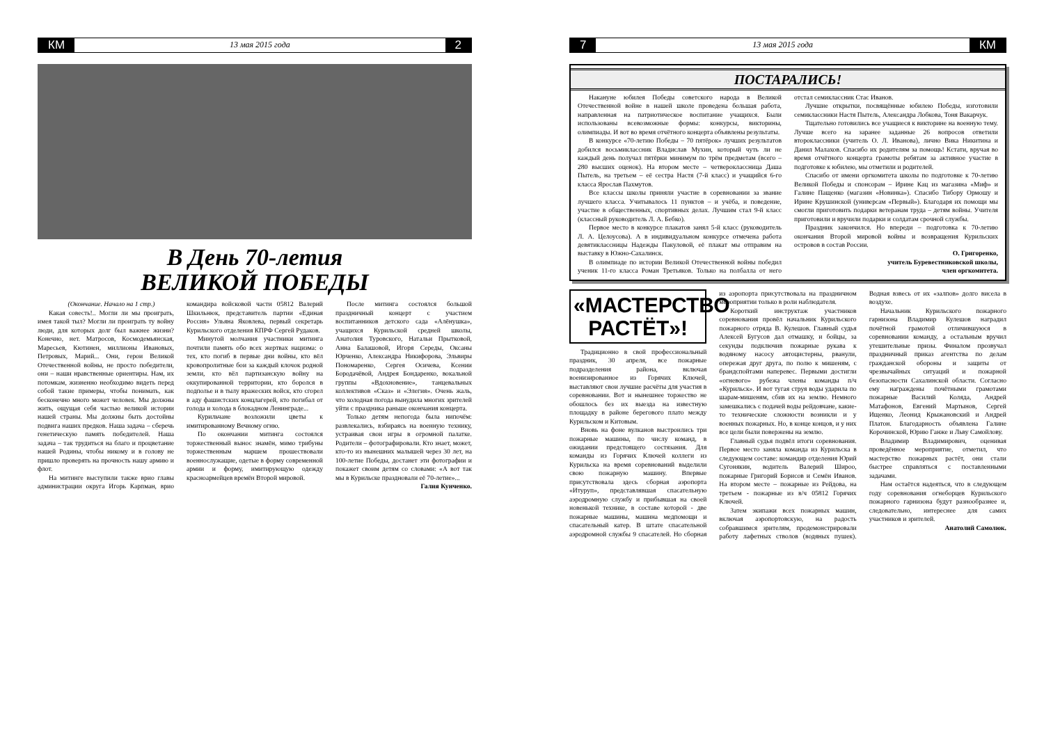КМ 13 мая 2015 года 2
В День 70-летия
ВЕЛИКОЙ ПОБЕДЫ
(Окончание. Начало на 1 стр.)
Какая совесть!.. Могли ли мы проиграть, имея такой тыл? Могли ли проиграть ту войну люди, для которых долг был важнее жизни? Конечно, нет. Матросов, Космодемьянская, Маресьев, Кютинен, миллионы Ивановых, Петровых, Марий... Они, герои Великой Отечественной войны, не просто победители, они – наши нравственные ориентиры. Нам, их потомкам, жизненно необходимо видеть перед собой такие примеры, чтобы понимать, как бесконечно много может человек. Мы должны жить, ощущая себя частью великой истории нашей страны. Мы должны быть достойны подвига наших предков. Наша задача – сберечь генетическую память победителей. Наша задача – так трудиться на благо и процветание нашей Родины, чтобы никому и в голову не пришло проверять на прочность нашу армию и флот.
На митинге выступили также врио главы администрации округа Игорь Карпман, врио командира войсковой части 05812 Валерий Шкильнюк, представитель партии «Единая Россия» Ульяна Яковлева, первый секретарь Курильского отделения КПРФ Сергей Рудаков.
Минутой молчания участники митинга почтили память обо всех жертвах нацизма: о тех, кто погиб в первые дни войны, кто вёл кровопролитные бои за каждый клочок родной земли, кто вёл партизанскую войну на оккупированной территории, кто боролся в подполье и в тылу вражеских войск, кто сгорел в аду фашистских концлагерей, кто погибал от голода и холода в блокадном Ленинграде...
Курильчане возложили цветы к имитированному Вечному огню.
По окончании митинга состоялся торжественный вынос знамён, мимо трибуны торжественным маршем прошествовали военнослужащие, одетые в форму современной армии и форму, имитирующую одежду красноармейцев времён Второй мировой.
После митинга состоялся большой праздничный концерт с участием воспитанников детского сада «Алёнушка», учащихся Курильской средней школы, Анатолия Туровского, Натальи Прытковой, Анна Балашовой, Игоря Середы, Оксаны Юрченко, Александра Никифорова, Эльвиры Пономаренко, Сергея Осичева, Ксении Бородачёвой, Андрея Бондаренко, вокальной группы «Вдохновение», танцевальных коллективов «Сказ» и «Элегия». Очень жаль, что холодная погода вынудила многих зрителей уйти с праздника раньше окончания концерта.
Только детям непогода была нипочём: развлекались, взбираясь на военную технику, устраивая свои игры в огромной палатке. Родители – фотографировали. Кто знает, может, кто-то из нынешних малышей через 30 лет, на 100-летие Победы, достанет эти фотографии и покажет своим детям со словами: «А вот так мы в Курильске праздновали её 70-летие»...
Галия Кунченко.
7 13 мая 2015 года КМ
ПОСТАРАЛИСЬ!
Накануне юбилея Победы советского народа в Великой Отечественной войне в нашей школе проведена большая работа, направленная на патриотическое воспитание учащихся. Были использованы всевозможные формы: конкурсы, викторины, олимпиады. И вот во время отчётного концерта объявлены результаты.
В конкурсе «70-летию Победы – 70 пятёрок» лучших результатов добился восьмиклассник Владислав Мухин, который чуть ли не каждый день получал пятёрки минимум по трём предметам (всего – 280 высших оценок). На втором месте – четвероклассница Даша Пытель, на третьем – её сестра Настя (7-й класс) и учащийся 6-го класса Ярослав Пахмутов.
Все классы школы приняли участие в соревновании за звание лучшего класса. Учитывалось 11 пунктов – и учёба, и поведение, участие в общественных, спортивных делах. Лучшим стал 9-й класс (классный руководитель Л. А. Бебко).
Первое место в конкурсе плакатов занял 5-й класс (руководитель Л. А. Целоусова). А в индивидуальном конкурсе отмечена работа девятиклассницы Надежды Пакуловой, её плакат мы отправим на выставку в Южно-Сахалинск.
В олимпиаде по истории Великой Отечественной войны победил ученик 11-го класса Роман Третьяков. Только на полбалла от него отстал семиклассник Стас Иванов.
Лучшие открытки, посвящённые юбилею Победы, изготовили семиклассники Настя Пытель, Александра Лобкова, Тоня Вакарчук.
Тщательно готовились все учащиеся к викторине на военную тему. Лучше всего на заранее заданные 26 вопросов ответили второклассники (учитель О. Л. Иванова), лично Вика Никитина и Данил Малахов. Спасибо их родителям за помощь! Кстати, вручая во время отчётного концерта грамоты ребятам за активное участие в подготовке к юбилею, мы отметили и родителей.
Спасибо от имени оргкомитета школы по подготовке к 70-летию Великой Победы и спонсорам – Ирине Кац из магазина «Миф» и Галине Пащенко (магазин «Новинка»). Спасибо Тибору Ормошу и Ирине Крушинской (универсам «Первый»). Благодаря их помощи мы смогли приготовить подарки ветеранам труда – детям войны. Учителя приготовили и вручили подарки и солдатам срочной службы.
Праздник закончился. Но впереди – подготовка к 70-летию окончания Второй мировой войны и возвращения Курильских островов в состав России.
О. Григоренко,
учитель Буревестниковской школы,
член оргкомитета.
«МАСТЕРСТВО РАСТЁТ»!
Традиционно в свой профессиональный праздник, 30 апреля, все пожарные подразделения района, включая военизированное из Горячих Ключей, выставляют свои лучшие расчёты для участия в соревновании. Вот и нынешнее торжество не обошлось без их выезда на известную площадку в районе берегового плато между Курильском и Китовым.
Вновь на фоне вулканов выстроились три пожарные машины, по числу команд, в ожидании предстоящего состязания. Для команды из Горячих Ключей коллеги из Курильска на время соревнований выделили свою пожарную машину. Впервые присутствовала здесь сборная аэропорта «Итуруп», представлявшая спасательную аэродромную службу и прибывшая на своей новенькой технике, в составе которой - две пожарные машины, машина медпомощи и спасательный катер. В штате спасательной аэродромной службы 9 спасателей. Но сборная из аэропорта присутствовала на праздничном мероприятии только в роли наблюдателя.
Короткий инструктаж участников соревнования провёл начальник Курильского пожарного отряда В. Кулешов. Главный судья Алексей Бугусов дал отмашку, и бойцы, за секунды подключив пожарные рукава к водяному насосу автоцистерны, рванули, опережая друг друга, по полю к мишеням, с брандспойтами наперевес. Первыми достигли «огневого» рубежа члены команды п/ч «Курильск». И вот тугая струя воды ударила по шарам-мишеням, сбив их на землю. Немного замешкались с подачей воды рейдовчане, какие-то технические сложности возникли и у военных пожарных. Но, в конце концов, и у них все цели были повержены на землю.
Главный судья подвёл итоги соревнования. Первое место заняла команда из Курильска в следующем составе: командир отделения Юрий Сугонякин, водитель Валерий Широо, пожарные Григорий Борисов и Семён Иванов. На втором месте – пожарные из Рейдова, на третьем - пожарные из в/ч 05812 Горячих Ключей.
Затем экипажи всех пожарных машин, включая аэропортовскую, на радость собравшимся зрителям, продемонстрировали работу лафетных стволов (водяных пушек). Водная взвесь от их «залпов» долго висела в воздухе.
Начальник Курильского пожарного гарнизона Владимир Кулешов наградил почётной грамотой отличившуюся в соревновании команду, а остальным вручил утешительные призы. Финалом прозвучал праздничный приказ агентства по делам гражданской обороны и защиты от чрезвычайных ситуаций и пожарной безопасности Сахалинской области. Согласно ему награждены почётными грамотами пожарные Василий Коляда, Андрей Матафонов, Евгений Мартынов, Сергей Ищенко, Леонид Крыжановский и Андрей Платон. Благодарность объявлена Галине Корочинской, Юрию Ганже и Льву Самойлову.
Владимир Владимирович, оценивая проведённое мероприятие, отметил, что мастерство пожарных растёт, они стали быстрее справляться с поставленными задачами.
Нам остаётся надеяться, что в следующем году соревнования огнеборцев Курильского пожарного гарнизона будут разнообразнее и, следовательно, интереснее для самих участников и зрителей.
Анатолий Самолюк.